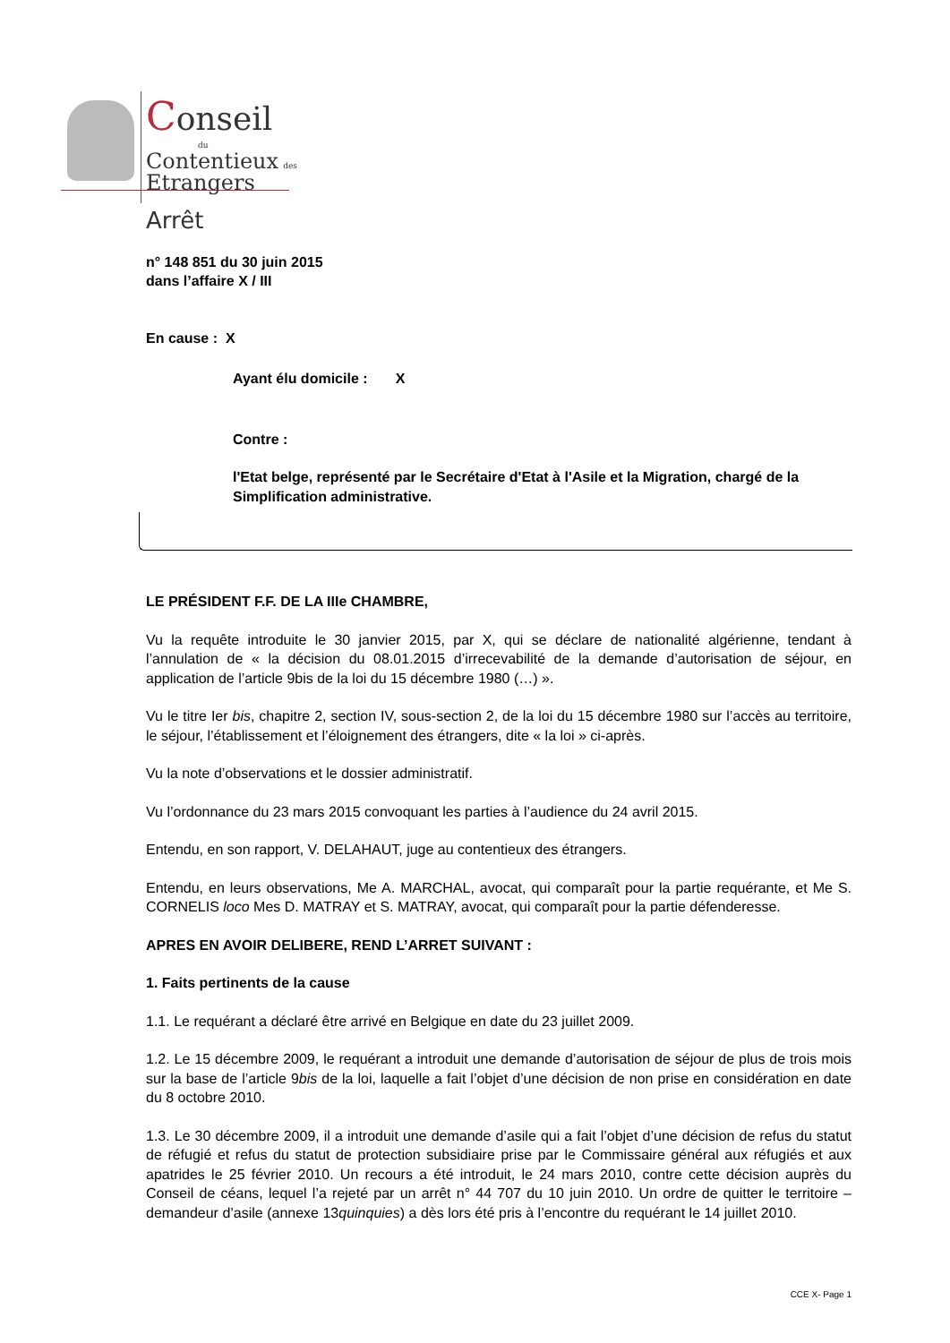Conseil
du
Contentieux des
Etrangers
Arrêt
n° 148 851 du 30 juin 2015
dans l’affaire X / III
En cause : X
Ayant élu domicile : X
Contre :
l'Etat belge, représenté par le Secrétaire d'Etat à l'Asile et la Migration, chargé de la Simplification administrative.
LE PRÉSIDENT F.F. DE LA IIIe CHAMBRE,
Vu la requête introduite le 30 janvier 2015, par X, qui se déclare de nationalité algérienne, tendant à l’annulation de « la décision du 08.01.2015 d’irrecevabilité de la demande d’autorisation de séjour, en application de l’article 9bis de la loi du 15 décembre 1980 (…) ».
Vu le titre Ier bis, chapitre 2, section IV, sous-section 2, de la loi du 15 décembre 1980 sur l’accès au territoire, le séjour, l’établissement et l’éloignement des étrangers, dite « la loi » ci-après.
Vu la note d’observations et le dossier administratif.
Vu l’ordonnance du 23 mars 2015 convoquant les parties à l’audience du 24 avril 2015.
Entendu, en son rapport, V. DELAHAUT, juge au contentieux des étrangers.
Entendu, en leurs observations, Me A. MARCHAL, avocat, qui comparaît pour la partie requérante, et Me S. CORNELIS loco Mes D. MATRAY et S. MATRAY, avocat, qui comparaît pour la partie défenderesse.
APRES EN AVOIR DELIBERE, REND L’ARRET SUIVANT :
1. Faits pertinents de la cause
1.1. Le requérant a déclaré être arrivé en Belgique en date du 23 juillet 2009.
1.2. Le 15 décembre 2009, le requérant a introduit une demande d’autorisation de séjour de plus de trois mois sur la base de l’article 9bis de la loi, laquelle a fait l’objet d’une décision de non prise en considération en date du 8 octobre 2010.
1.3. Le 30 décembre 2009, il a introduit une demande d’asile qui a fait l’objet d’une décision de refus du statut de réfugié et refus du statut de protection subsidiaire prise par le Commissaire général aux réfugiés et aux apatrides le 25 février 2010. Un recours a été introduit, le 24 mars 2010, contre cette décision auprès du Conseil de céans, lequel l’a rejeté par un arrêt n° 44 707 du 10 juin 2010. Un ordre de quitter le territoire – demandeur d’asile (annexe 13quinquies) a dès lors été pris à l’encontre du requérant le 14 juillet 2010.
CCE X- Page 1